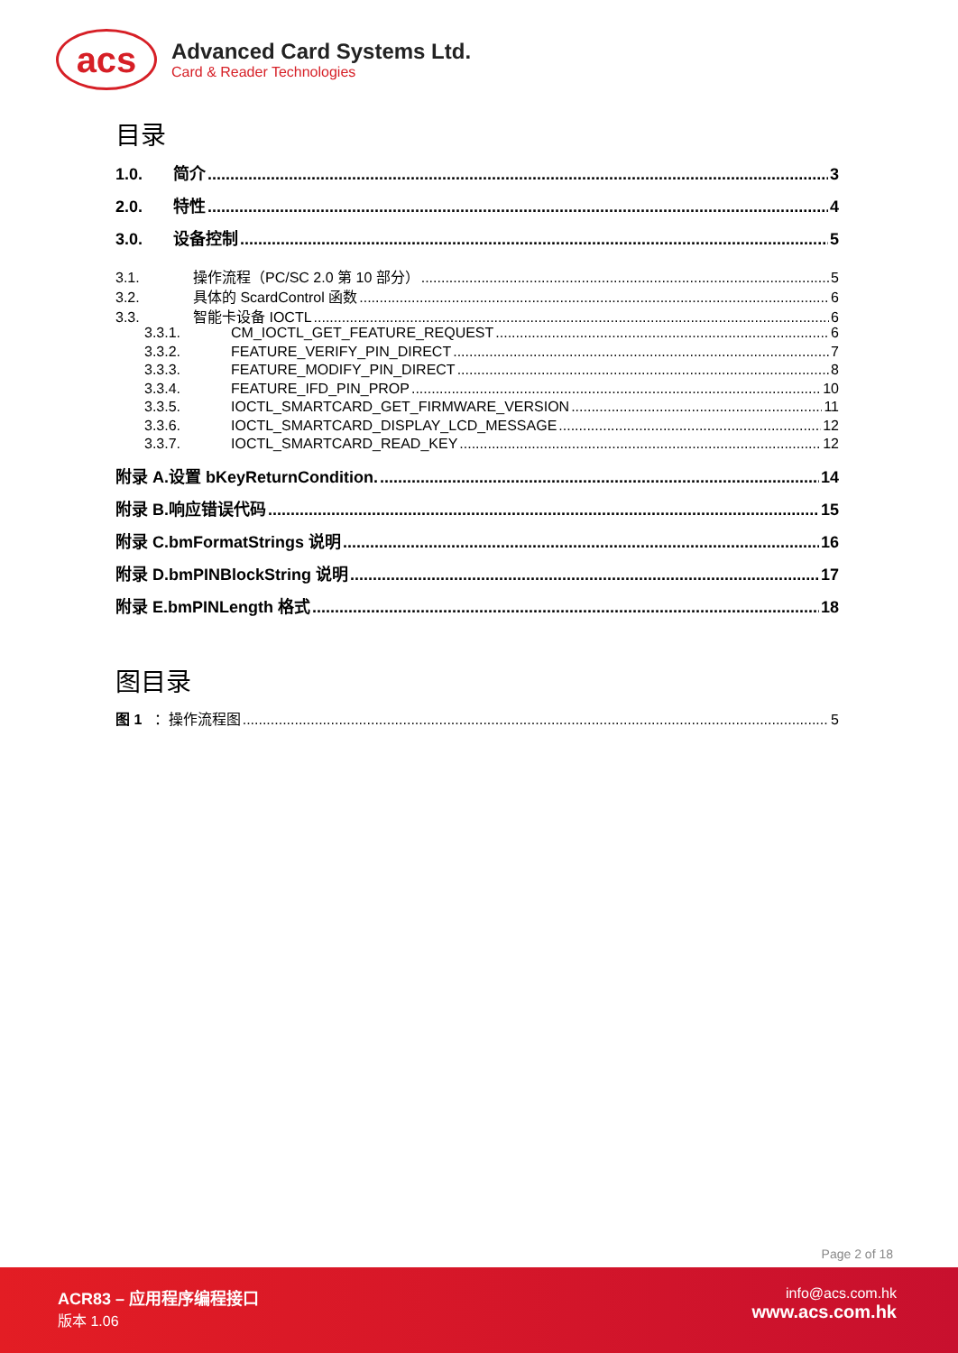acs
Advanced Card Systems Ltd.
Card & Reader Technologies
目录
1.0. 简介 3
2.0. 特性 4
3.0. 设备控制 5
3.1. 操作流程（PC/SC 2.0 第 10 部分） 5
3.2. 具体的 ScardControl 函数 6
3.3. 智能卡设备 IOCTL 6
3.3.1. CM_IOCTL_GET_FEATURE_REQUEST 6
3.3.2. FEATURE_VERIFY_PIN_DIRECT 7
3.3.3. FEATURE_MODIFY_PIN_DIRECT 8
3.3.4. FEATURE_IFD_PIN_PROP 10
3.3.5. IOCTL_SMARTCARD_GET_FIRMWARE_VERSION 11
3.3.6. IOCTL_SMARTCARD_DISPLAY_LCD_MESSAGE 12
3.3.7. IOCTL_SMARTCARD_READ_KEY 12
附录 A.设置 bKeyReturnCondition. 14
附录 B.响应错误代码 15
附录 C.bmFormatStrings 说明 16
附录 D.bmPINBlockString 说明 17
附录 E.bmPINLength 格式 18
图目录
图 1 ：操作流程图 5
Page 2 of 18
ACR83 – 应用程序编程接口
版本 1.06
info@acs.com.hk
www.acs.com.hk